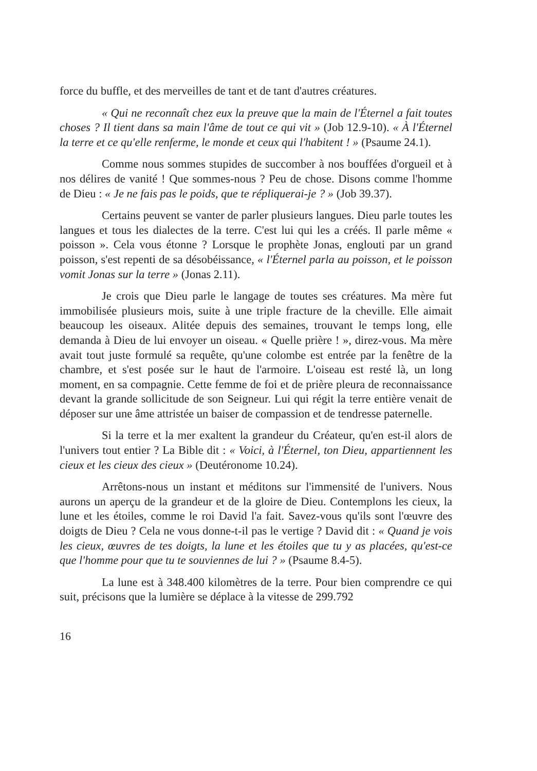force du buffle, et des merveilles de tant et de tant d'autres créatures.
« Qui ne reconnaît chez eux la preuve que la main de l'Éternel a fait toutes choses ? Il tient dans sa main l'âme de tout ce qui vit » (Job 12.9-10). « À l'Éternel la terre et ce qu'elle renferme, le monde et ceux qui l'habitent ! » (Psaume 24.1).
Comme nous sommes stupides de succomber à nos bouffées d'orgueil et à nos délires de vanité ! Que sommes-nous ? Peu de chose. Disons comme l'homme de Dieu : « Je ne fais pas le poids, que te répliquerai-je ? » (Job 39.37).
Certains peuvent se vanter de parler plusieurs langues. Dieu parle toutes les langues et tous les dialectes de la terre. C'est lui qui les a créés. Il parle même « poisson ». Cela vous étonne ? Lorsque le prophète Jonas, englouti par un grand poisson, s'est repenti de sa désobéissance, « l'Éternel parla au poisson, et le poisson vomit Jonas sur la terre » (Jonas 2.11).
Je crois que Dieu parle le langage de toutes ses créatures. Ma mère fut immobilisée plusieurs mois, suite à une triple fracture de la cheville. Elle aimait beaucoup les oiseaux. Alitée depuis des semaines, trouvant le temps long, elle demanda à Dieu de lui envoyer un oiseau. « Quelle prière ! », direz-vous. Ma mère avait tout juste formulé sa requête, qu'une colombe est entrée par la fenêtre de la chambre, et s'est posée sur le haut de l'armoire. L'oiseau est resté là, un long moment, en sa compagnie. Cette femme de foi et de prière pleura de reconnaissance devant la grande sollicitude de son Seigneur. Lui qui régit la terre entière venait de déposer sur une âme attristée un baiser de compassion et de tendresse paternelle.
Si la terre et la mer exaltent la grandeur du Créateur, qu'en est-il alors de l'univers tout entier ? La Bible dit : « Voici, à l'Éternel, ton Dieu, appartiennent les cieux et les cieux des cieux » (Deutéronome 10.24).
Arrêtons-nous un instant et méditons sur l'immensité de l'univers. Nous aurons un aperçu de la grandeur et de la gloire de Dieu. Contemplons les cieux, la lune et les étoiles, comme le roi David l'a fait. Savez-vous qu'ils sont l'œuvre des doigts de Dieu ? Cela ne vous donne-t-il pas le vertige ? David dit : « Quand je vois les cieux, œuvres de tes doigts, la lune et les étoiles que tu y as placées, qu'est-ce que l'homme pour que tu te souviennes de lui ? » (Psaume 8.4-5).
La lune est à 348.400 kilomètres de la terre. Pour bien comprendre ce qui suit, précisons que la lumière se déplace à la vitesse de 299.792
16